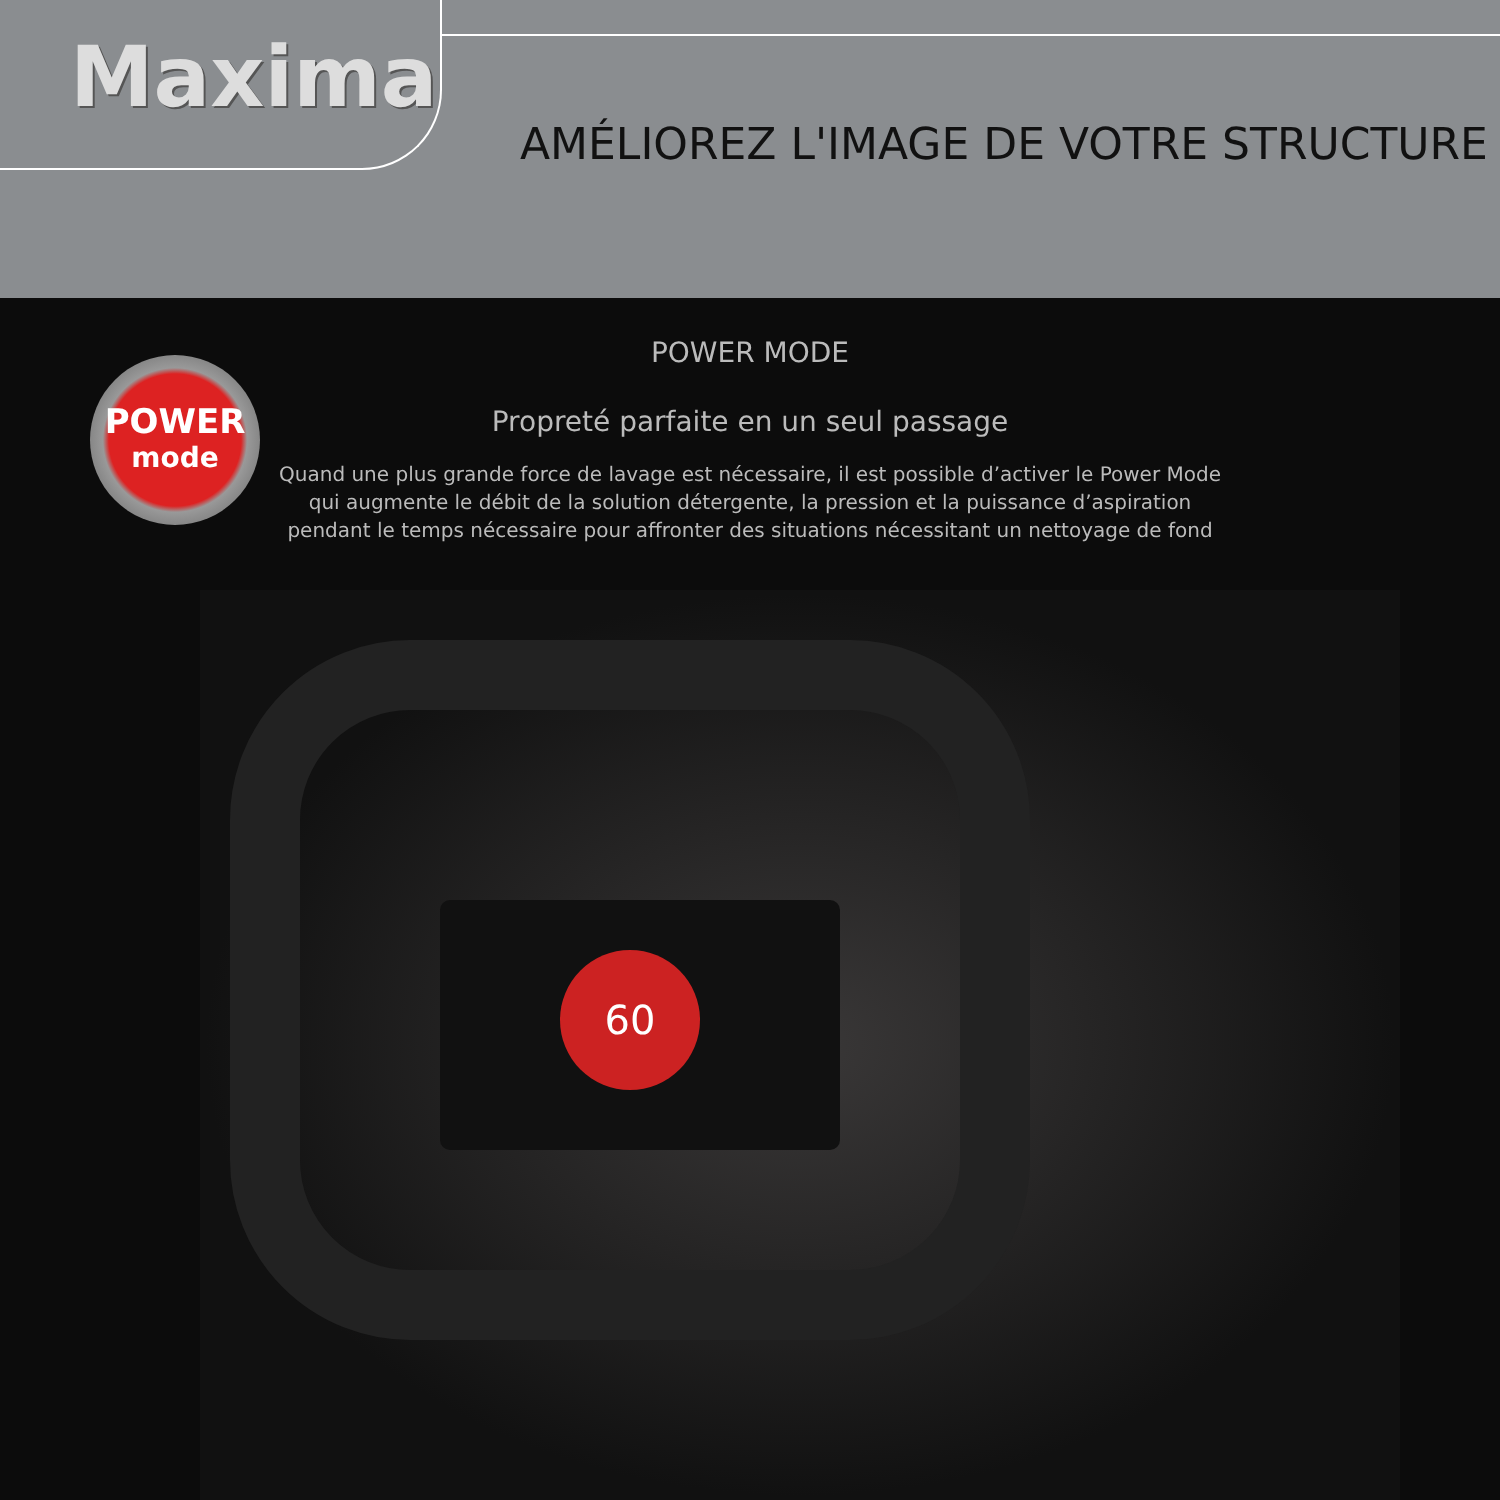Maxima
AMÉLIOREZ L'IMAGE DE VOTRE STRUCTURE
POWER
mode
POWER MODE
Propreté parfaite en un seul passage
Quand une plus grande force de lavage est nécessaire, il est possible d’activer le Power Mode
qui augmente le débit de la solution détergente, la pression et la puissance d’aspiration
pendant le temps nécessaire pour affronter des situations nécessitant un nettoyage de fond
60